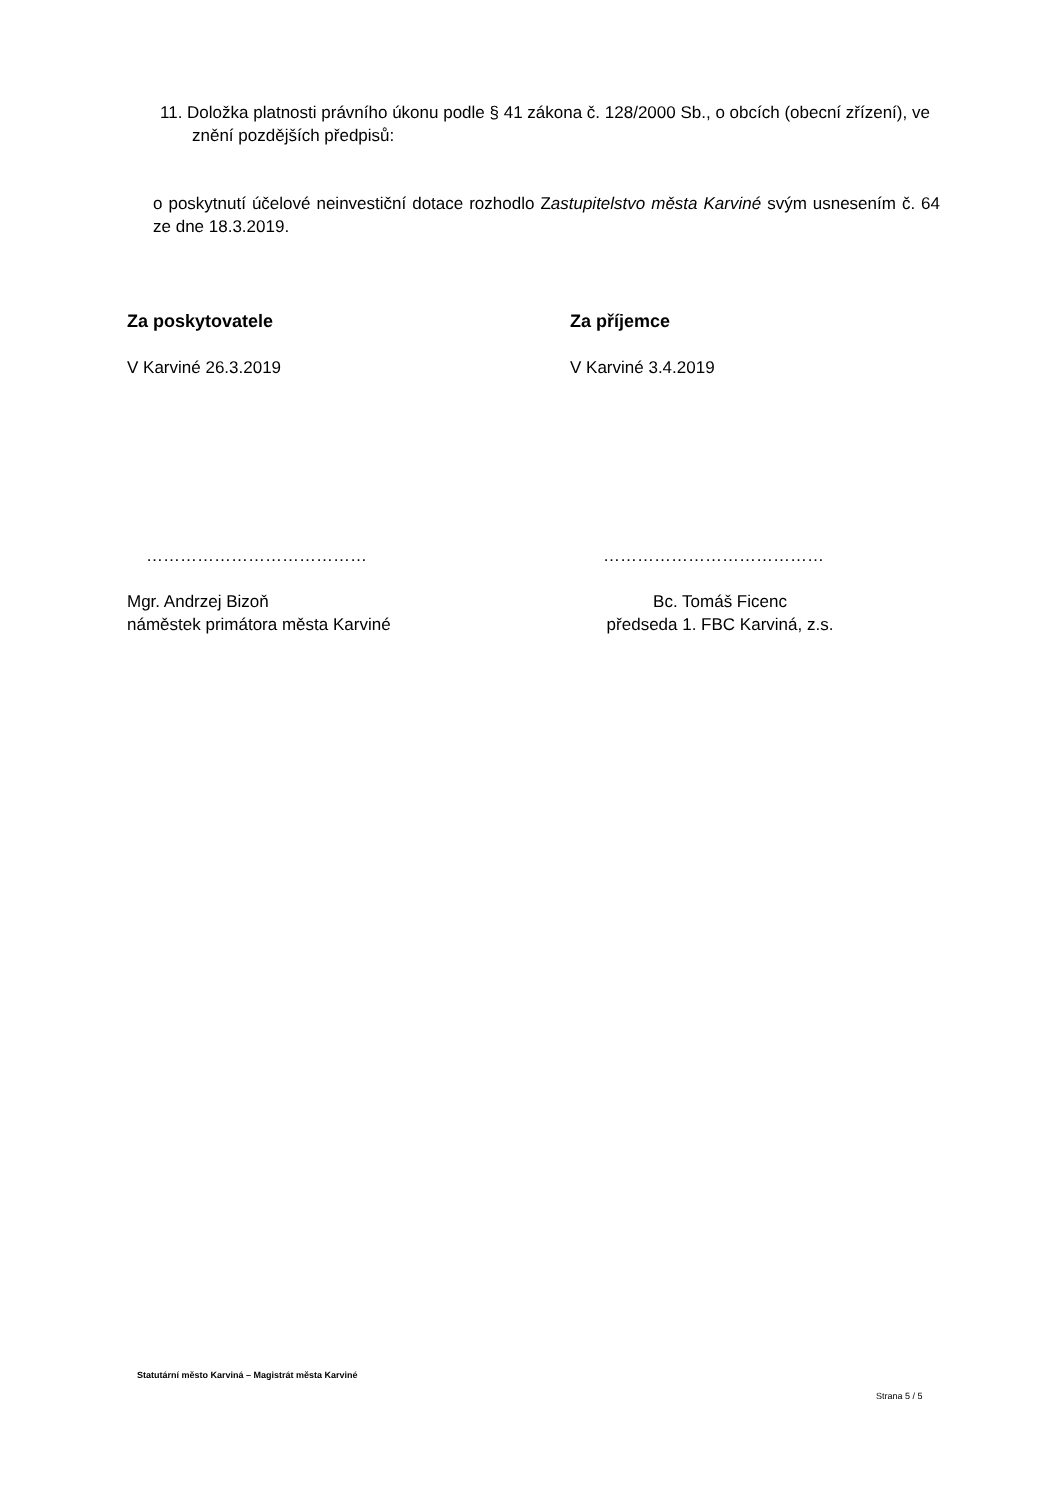11. Doložka platnosti právního úkonu podle § 41 zákona č. 128/2000 Sb., o obcích (obecní zřízení), ve znění pozdějších předpisů:
o poskytnutí účelové neinvestiční dotace rozhodlo Zastupitelstvo města Karviné svým usnesením č. 64 ze dne 18.3.2019.
Za poskytovatele
V Karviné 26.3.2019
…………………………………
Mgr. Andrzej Bizoň
náměstek primátora města Karviné
Za příjemce
V Karviné 3.4.2019
…………………………………
Bc. Tomáš Ficenc
předseda 1. FBC Karviná, z.s.
Statutární město Karviná – Magistrát města Karviné
Strana 5 / 5